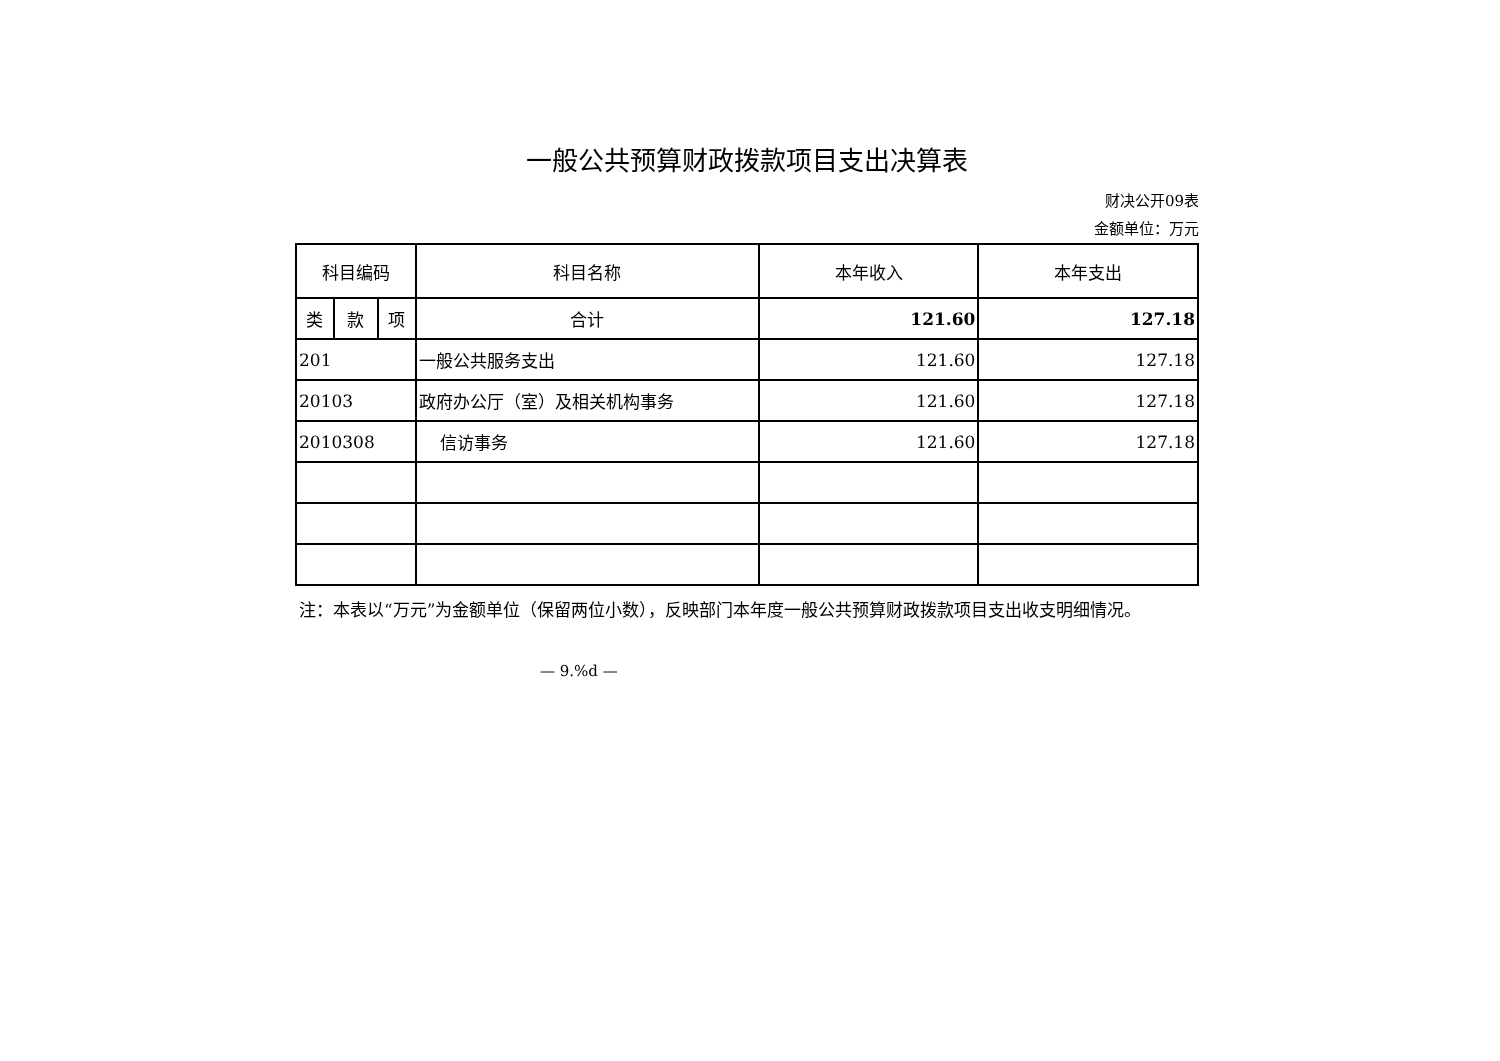一般公共预算财政拨款项目支出决算表
财决公开09表
金额单位：万元
| 科目编码 | | | 科目名称 | 本年收入 | 本年支出 |
| --- | --- | --- | --- | --- | --- |
| 类 | 款 | 项 | | | |
| | | | 合计 | 121.60 | 127.18 |
| 201 | | | 一般公共服务支出 | 121.60 | 127.18 |
| 20103 | | | 政府办公厅（室）及相关机构事务 | 121.60 | 127.18 |
| 2010308 | | | 信访事务 | 121.60 | 127.18 |
注：本表以“万元”为金额单位（保留两位小数），反映部门本年度一般公共预算财政拨款项目支出收支明细情况。
— 9.%d —